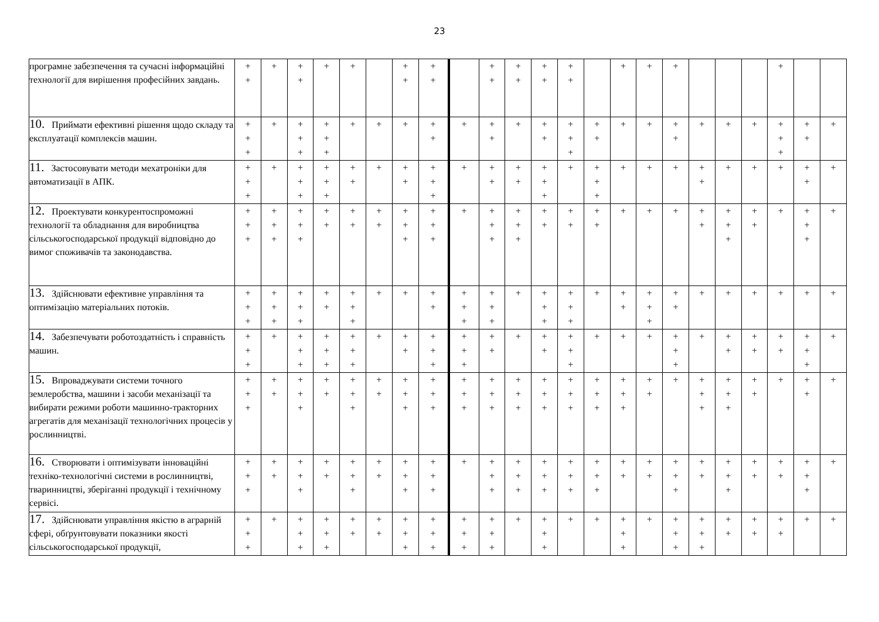23
| програмне забезпечення та сучасні інформаційні технології для вирішення професійних завдань. | + + | + | + + | + | + | | + + | + + | | + + | + + | + + | + + | | + | + | + | | | | + | | |
| 10. Приймати ефективні рішення щодо складу та експлуатації комплексів машин. | + + + | + | + + + | + + + | + | + | + | + + | + | + + | + | + + | + + + | + + | + | + | + + | + | + | + | + + + | + + | + |
| 11. Застосовувати методи мехатроніки для автоматизації в АПК. | + + + | + | + + + | + + + | + + | + | + + | + + + | + | + + | + + | + + + | + | + + + | + | + | + | + + | + | + | + | + + | + |
| 12. Проектувати конкурентоспроможні технології та обладнання для виробництва сільськогосподарської продукції відповідно до вимог споживачів та законодавства. | + + + | + + + | + + + | + + | + + | + + | + + + | + + + | + | + + + | + + + | + + | + + | + + | + | + | + | + + | + + + | + + | + | + + + | + |
| 13. Здійснювати ефективне управління та оптимізацію матеріальних потоків. | + + + | + + + | + + + | + + | + + + | + | + | + + | + + + | + + + | + | + + + | + + + | + | + + | + + + | + + | + | + | + | + | + | + |
| 14. Забезпечувати роботоздатність і справність машин. | + + + | + | + + + | + + + | + + + | + | + + | + + + | + + + | + + | + | + + | + + + | + | + | + | + + + | + | + + | + + | + + | + + + | + |
| 15. Впроваджувати системи точного землеробства, машини і засоби механізації та вибирати режими роботи машинно-тракторних агрегатів для механізації технологічних процесів у рослинництві. | + + + | + + | + + + | + + | + + + | + + | + + + | + + + | + + + | + + + | + + + | + + + | + + + | + + + | + + + | + + | + | + + + | + + + | + + | + | + + | + |
| 16. Створювати і оптимізувати інноваційні техніко-технологічні системи в рослинництві, тваринництві, зберіганні продукції і технічному сервісі. | + + + | + + | + + + | + + | + + + | + + | + + + | + + + | + | + + + | + + + | + + + | + + + | + + + | + + | + + | + + + | + + | + + + | + + | + + | + + + | + |
| 17. Здійснювати управління якістю в аграрній сфері, обґрунтовувати показники якості сільськогосподарської продукції, | + + + | + | + + + | + + + | + + | + + | + + + | + + + | + + + | + + + | + | + + + | + | + | + + + | + | + + + | + + + | + + | + + | + + | + | + |